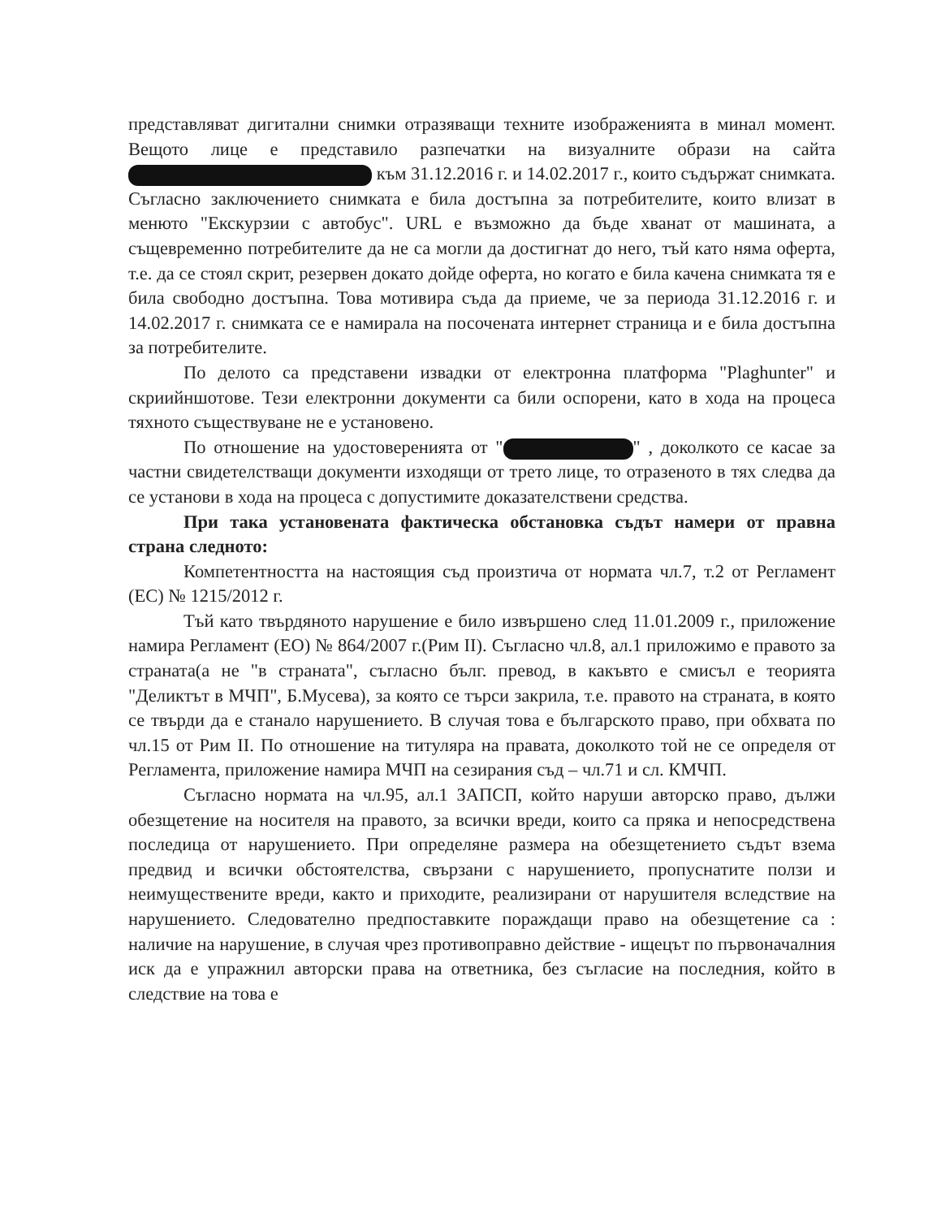представляват дигитални снимки отразяващи техните изображенията в минал момент. Вещото лице е представило разпечатки на визуалните образи на сайта към 31.12.2016 г. и 14.02.2017 г., които съдържат снимката. Съгласно заключението снимката е била достъпна за потребителите, които влизат в менюто "Екскурзии с автобус". URL е възможно да бъде хванат от машината, а същевременно потребителите да не са могли да достигнат до него, тъй като няма оферта, т.е. да се стоял скрит, резервен докато дойде оферта, но когато е била качена снимката тя е била свободно достъпна. Това мотивира съда да приеме, че за периода 31.12.2016 г. и 14.02.2017 г. снимката се е намирала на посочената интернет страница и е била достъпна за потребителите.
По делото са представени извадки от електронна платформа "Plaghunter" и скриийншотове. Тези електронни документи са били оспорени, като в хода на процеса тяхното съществуване не е установено.
По отношение на удостоверенията от " " , доколкото се касае за частни свидетелстващи документи изходящи от трето лице, то отразеното в тях следва да се установи в хода на процеса с допустимите доказателствени средства.
При така установената фактическа обстановка съдът намери от правна страна следното:
Компетентността на настоящия съд произтича от нормата чл.7, т.2 от Регламент (ЕС) № 1215/2012 г.
Тъй като твърдяното нарушение е било извършено след 11.01.2009 г., приложение намира Регламент (ЕО) № 864/2007 г.(Рим II). Съгласно чл.8, ал.1 приложимо е правото за страната(а не "в страната", съгласно бълг. превод, в какъвто е смисъл е теорията "Деликтът в МЧП", Б.Мусева), за която се търси закрила, т.е. правото на страната, в която се твърди да е станало нарушението. В случая това е българското право, при обхвата по чл.15 от Рим II. По отношение на титуляра на правата, доколкото той не се определя от Регламента, приложение намира МЧП на сезирания съд – чл.71 и сл. КМЧП.
Съгласно нормата на чл.95, ал.1 ЗАПСП, който наруши авторско право, дължи обезщетение на носителя на правото, за всички вреди, които са пряка и непосредствена последица от нарушението. При определяне размера на обезщетението съдът взема предвид и всички обстоятелства, свързани с нарушението, пропуснатите ползи и неимуществените вреди, както и приходите, реализирани от нарушителя вследствие на нарушението. Следователно предпоставките пораждащи право на обезщетение са : наличие на нарушение, в случая чрез противоправно действие - ищецът по първоначалния иск да е упражнил авторски права на ответника, без съгласие на последния, който в следствие на това е